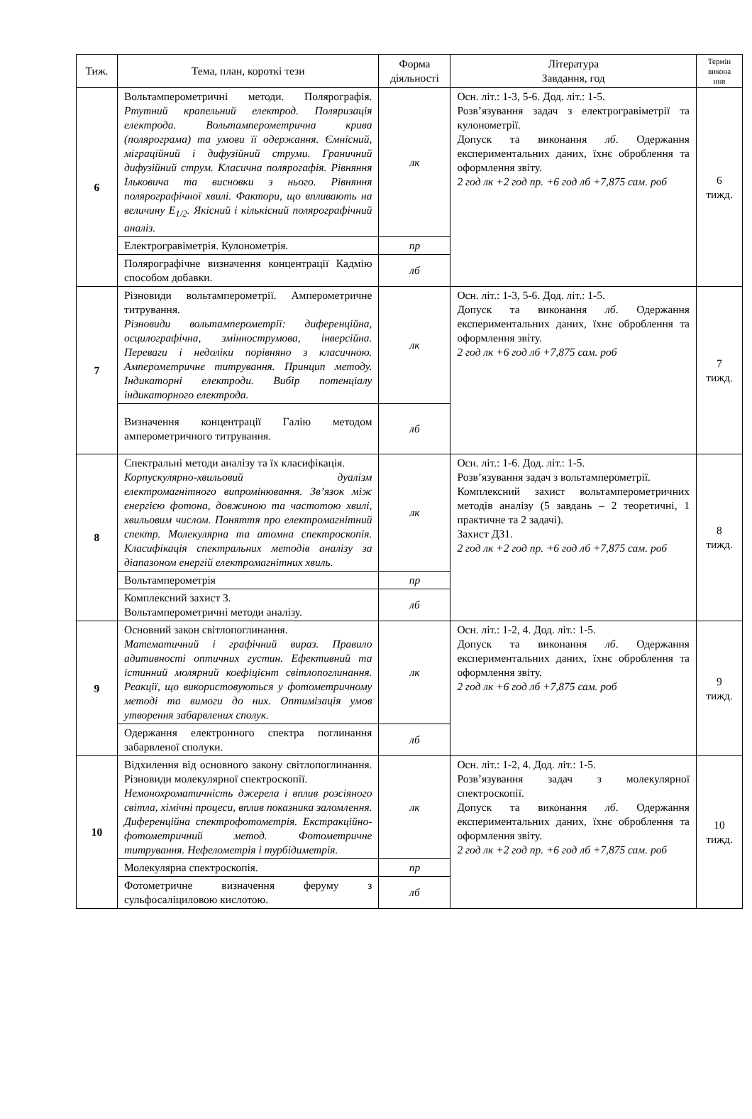| Тиж. | Тема, план, короткі тези | Форма діяльності | Література Завдання, год | Термін викона ння |
| --- | --- | --- | --- | --- |
| 6 | Вольтамперометричні методи. Полярографія. Ртутний крапельний електрод. Поляризація електрода. Вольтамперометрична крива (полярограма) та умови її одержання. Ємнісний, міграційний і дифузійний струми. Граничний дифузійний струм. Класична полярогафія. Рівняння Ільковича та висновки з нього. Рівняння полярографічної хвилі. Фактори, що впливають на величину E<sub>1/2</sub>. Якісний і кількісний полярографічний аналіз. | лк | Осн. літ.: 1-3, 5-6. Дод. літ.: 1-5. Розв’язування задач з електрогравіметрії та кулонометрії. Допуск та виконання лб . Одержання експериментальних даних, їхнє оброблення та оформлення звіту. 2 год лк +2 год пр. +6 год лб +7,875 сам. роб | 6 тижд. |
| | Електрогравіметрія. Кулонометрія. | пр | | |
| | Полярографічне визначення концентрації Кадмію способом добавки. | лб | | |
| 7 | Різновиди вольтамперометрії. Амперометричне титрування. Різновиди вольтамперометрії: диференційна, осцилографічна, зміннострумова, інверсійна. Переваги і недоліки порівняно з класичною. Амперометричне титрування. Принцип методу. Індикаторні електроди. Вибір потенціалу індикаторного електрода. | лк | Осн. літ.: 1-3, 5-6. Дод. літ.: 1-5. Допуск та виконання лб . Одержання експериментальних даних, їхнє оброблення та оформлення звіту. 2 год лк +6 год лб +7,875 сам. роб | 7 тижд. |
| | Визначення концентрації Галію методом амперометричного титрування. | лб | | |
| 8 | Спектральні методи аналізу та їх класифікація. Корпускулярно-хвильовий дуалізм електромагнітного випромінювання. Зв’язок між енергією фотона, довжиною та частотою хвилі, хвильовим числом. Поняття про електромагнітний спектр. Молекулярна та атомна спектроскопія. Класифікація спектральних методів аналізу за діапазоном енергій електромагнітних хвиль. | лк | Осн. літ.: 1-6. Дод. літ.: 1-5. Розв’язування задач з вольтамперометрії. Комплексний захист вольтамперометричних методів аналізу (5 завдань – 2 теоретичні, 1 практичне та 2 задачі). Захист ДЗ1. 2 год лк +2 год пр. +6 год лб +7,875 сам. роб | 8 тижд. |
| | Вольтамперометрія | пр | | |
| | Комплексний захист 3. Вольтамперометричні методи аналізу. | лб | | |
| 9 | Основний закон світлопоглинання. Математичний і графічний вираз. Правило адитивності оптичних густин. Ефективний та істинний молярний коефіцієнт світлопоглинання. Реакції, що використовуються у фотометричному методі та вимоги до них. Оптимізація умов утворення забарвлених сполук. | лк | Осн. літ.: 1-2, 4. Дод. літ.: 1-5. Допуск та виконання лб . Одержання експериментальних даних, їхнє оброблення та оформлення звіту. 2 год лк +6 год лб +7,875 сам. роб | 9 тижд. |
| | Одержання електронного спектра поглинання забарвленої сполуки. | лб | | |
| 10 | Відхилення від основного закону світлопоглинання. Різновиди молекулярної спектроскопії. Немонохроматичність джерела і вплив розсіяного світла, хімічні процеси, вплив показника заломлення. Диференційна спектрофотометрія. Екстракційно-фотометричний метод. Фотометричне титрування. Нефелометрія і турбідиметрія. | лк | Осн. літ.: 1-2, 4. Дод. літ.: 1-5. Розв’язування задач з молекулярної спектроскопії. Допуск та виконання лб . Одержання експериментальних даних, їхнє оброблення та оформлення звіту. 2 год лк +2 год пр. +6 год лб +7,875 сам. роб | 10 тижд. |
| | Молекулярна спектроскопія. | пр | | |
| | Фотометричне визначення феруму з сульфосаліциловою кислотою. | лб | | |